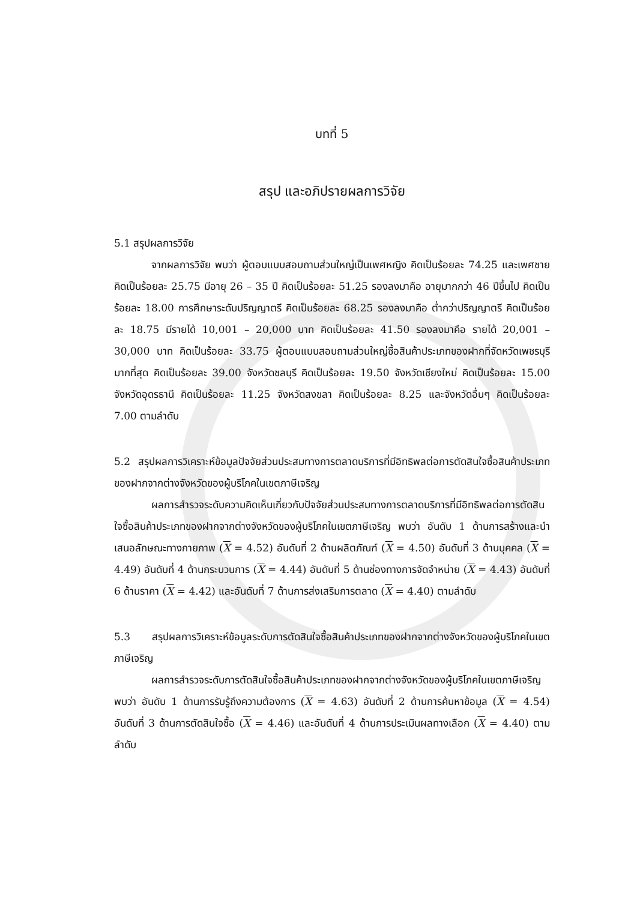บทที่ 5
สรุป และอภิปรายผลการวิจัย
5.1 สรุปผลการวิจัย
จากผลการวิจัย พบว่า ผู้ตอบแบบสอบถามส่วนใหญ่เป็นเพศหญิง คิดเป็นร้อยละ 74.25 และเพศชาย คิดเป็นร้อยละ 25.75 มีอายุ 26 – 35 ปี คิดเป็นร้อยละ 51.25 รองลงมาคือ อายุมากกว่า 46 ปีขึ้นไป คิดเป็นร้อยละ 18.00 การศึกษาระดับปริญญาตรี คิดเป็นร้อยละ 68.25 รองลงมาคือ ต่ำกว่าปริญญาตรี คิดเป็นร้อยละ 18.75 มีรายได้ 10,001 – 20,000 บาท คิดเป็นร้อยละ 41.50 รองลงมาคือ รายได้ 20,001 – 30,000 บาท คิดเป็นร้อยละ 33.75 ผู้ตอบแบบสอบถามส่วนใหญ่ซื้อสินค้าประเภทของฝากที่จัดหวัดเพชรบุรีมากที่สุด คิดเป็นร้อยละ 39.00 จังหวัดชลบุรี คิดเป็นร้อยละ 19.50 จังหวัดเชียงใหม่ คิดเป็นร้อยละ 15.00 จังหวัดอุดรธานี คิดเป็นร้อยละ 11.25 จังหวัดสงขลา คิดเป็นร้อยละ 8.25 และจังหวัดอื่นๆ คิดเป็นร้อยละ 7.00 ตามลำดับ
5.2 สรุปผลการวิเคราะห์ข้อมูลปัจจัยส่วนประสมทางการตลาดบริการที่มีอิทธิพลต่อการตัดสินใจซื้อสินค้าประเภทของฝากจากต่างจังหวัดของผู้บริโภคในเขตภาษีเจริญ
ผลการสำรวจระดับความคิดเห็นเกี่ยวกับปัจจัยส่วนประสมทางการตลาดบริการที่มีอิทธิพลต่อการตัดสินใจซื้อสินค้าประเภทของฝากจากต่างจังหวัดของผู้บริโภคในเขตภาษีเจริญ พบว่า อันดับ 1 ด้านการสร้างและนำเสนอลักษณะทางกายภาพ (X = 4.52) อันดับที่ 2 ด้านผลิตภัณฑ์ (X = 4.50) อันดับที่ 3 ด้านบุคคล (X = 4.49) อันดับที่ 4 ด้านกระบวนการ (X = 4.44) อันดับที่ 5 ด้านช่องทางการจัดจำหน่าย (X = 4.43) อันดับที่ 6 ด้านราคา (X = 4.42) และอันดับที่ 7 ด้านการส่งเสริมการตลาด (X = 4.40) ตามลำดับ
5.3 สรุปผลการวิเคราะห์ข้อมูลระดับการตัดสินใจซื้อสินค้าประเภทของฝากจากต่างจังหวัดของผู้บริโภคในเขตภาษีเจริญ
ผลการสำรวจระดับการตัดสินใจซื้อสินค้าประเภทของฝากจากต่างจังหวัดของผู้บริโภคในเขตภาษีเจริญ พบว่า อันดับ 1 ด้านการรับรู้ถึงความต้องการ (X = 4.63) อันดับที่ 2 ด้านการค้นหาข้อมูล (X = 4.54) อันดับที่ 3 ด้านการตัดสินใจซื้อ (X = 4.46) และอันดับที่ 4 ด้านการประเมินผลทางเลือก (X = 4.40) ตามลำดับ